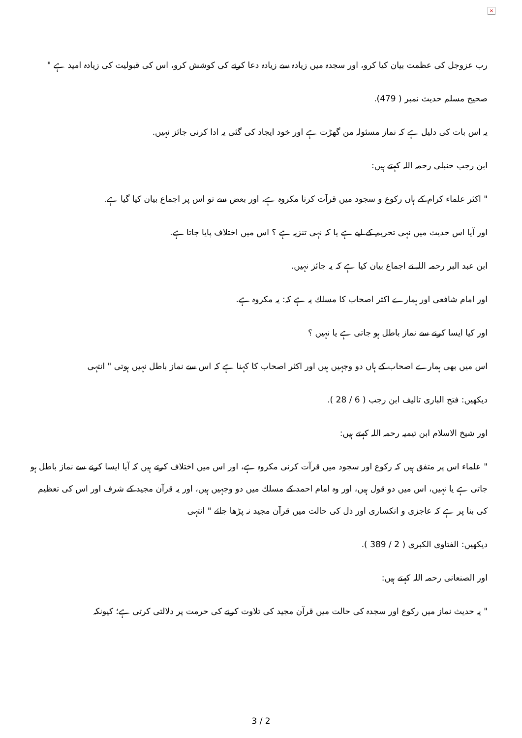×
رب عزوجل کی عظمت بیان کیا کرو، اور سجدہ میں زیادہ سے زیادہ دعا کرنے کی کوشش کرو، اس کی قبولیت کی زیادہ امید ہے "
صحیح مسلم حدیث نمبر ( 479).
یہ اس بات کی دلیل ہے کہ نماز مسئولہ من گھڑت ہے اور خود ایجاد کی گئی یہ ادا کرنی جائز نہیں.
ابن رجب حنبلی رحمہ اللہ کہتے ہیں:
" اکثر علماء کرام کے ہاں رکوع و سجود میں قرآت کرنا مکروہ ہے، اور بعض سے تو اس پر اجماع بیان کیا گیا ہے.
اور آیا اس حدیث میں نہی تحریم کے لیے ہے یا کہ نہی تنزیہ ہے ؟ اس میں اختلاف پایا جاتا ہے.
ابن عبد البر رحمہ اللہ نے اجماع بیان کیا ہے کہ یہ جائز نہیں.
اور امام شافعی اور ہمارے اکثر اصحاب کا مسلك یہ ہے کہ: یہ مکروہ ہے.
اور کیا ایسا کرنے سے نماز باطل ہو جاتی ہے یا نہیں ؟
اس میں بھی ہمارے اصحاب کے ہاں دو وجہیں ہیں اور اکثر اصحاب کا کہنا ہے کہ اس سے نماز باطل نہیں ہوتی " انتہی
دیکھیں: فتح الباری تالیف ابن رجب ( 6 / 28 ).
اور شیخ الاسلام ابن تیمیہ رحمہ اللہ کہتے ہیں:
" علماء اس پر متفق ہیں کہ رکوع اور سجود میں قرآت کرنی مکروہ ہے، اور اس میں اختلاف کرتے ہیں کہ آیا ایسا کرنے سے نماز باطل ہو جاتی ہے یا نہیں، اس میں دو قول ہیں، اور وہ امام احمد کے مسلك میں دو وجہیں ہیں، اور یہ قرآن مجید کے شرف اور اس کی تعظیم کی بنا پر ہے کہ عاجزی و انکساری اور ذل کی حالت میں قرآن مجید نہ پڑھا جائے " انتہی
دیکھیں: الفتاوی الکبری ( 2 / 389 ).
اور الصنعانی رحمہ اللہ کہتے ہیں:
" یہ حدیث نماز میں رکوع اور سجدہ کی حالت میں قرآن مجید کی تلاوت کرنے کی حرمت پر دلالتی کرتی ہے؛ کیونکہ
3 / 2